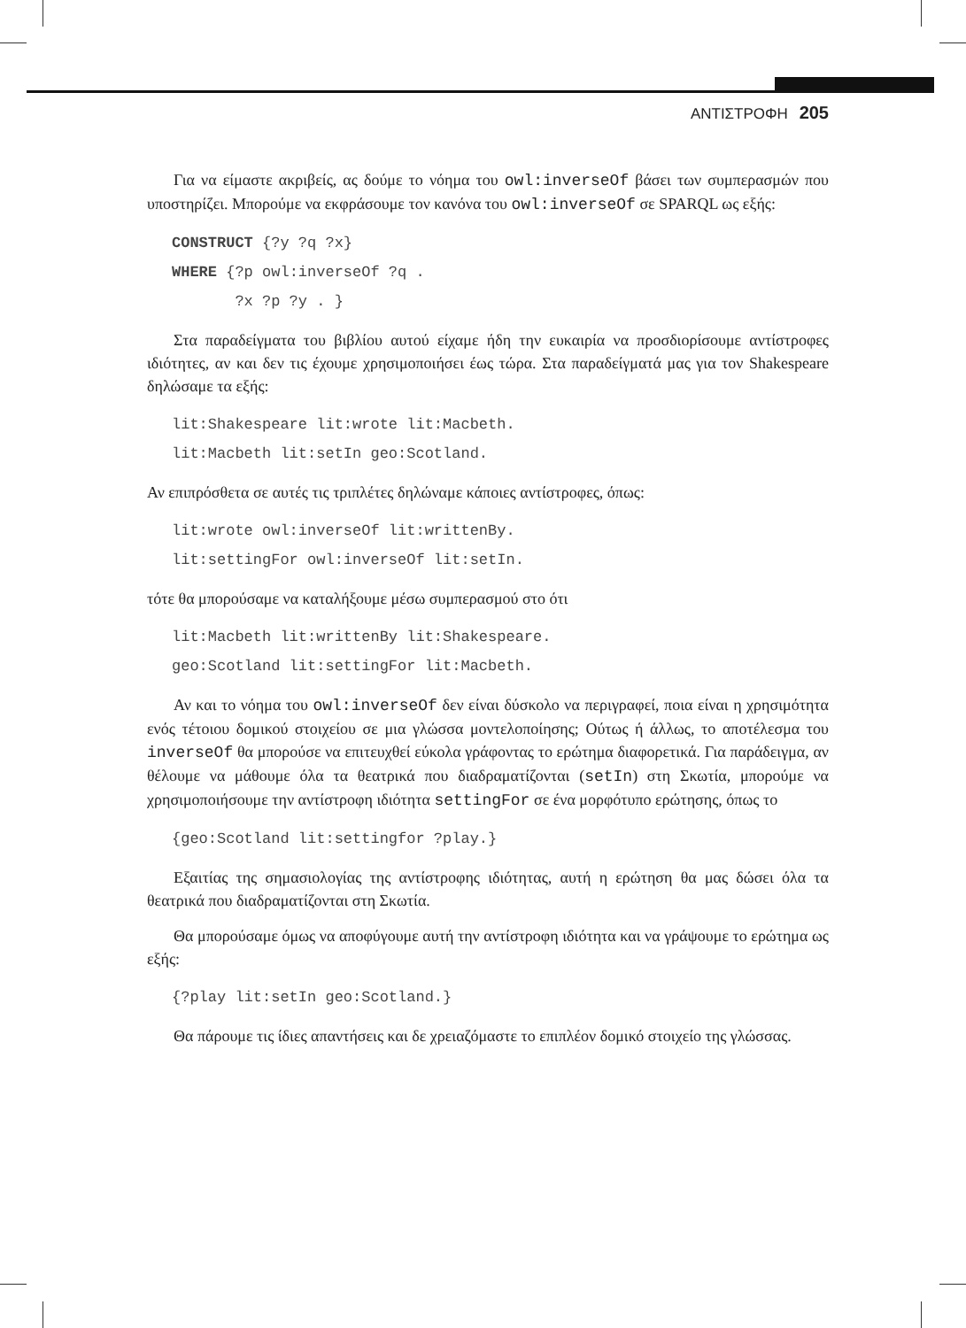ΑΝΤΙΣΤΡΟΦΗ 205
Για να είμαστε ακριβείς, ας δούμε το νόημα του owl:inverseOf βάσει των συμπερασμών που υποστηρίζει. Μπορούμε να εκφράσουμε τον κανόνα του owl:inverseOf σε SPARQL ως εξής:
CONSTRUCT {?y ?q ?x} WHERE {?p owl:inverseOf ?q . ?x ?p ?y . }
Στα παραδείγματα του βιβλίου αυτού είχαμε ήδη την ευκαιρία να προσδιορίσουμε αντίστροφες ιδιότητες, αν και δεν τις έχουμε χρησιμοποιήσει έως τώρα. Στα παραδείγματά μας για τον Shakespeare δηλώσαμε τα εξής:
lit:Shakespeare lit:wrote lit:Macbeth. lit:Macbeth lit:setIn geo:Scotland.
Αν επιπρόσθετα σε αυτές τις τριπλέτες δηλώναμε κάποιες αντίστροφες, όπως:
lit:wrote owl:inverseOf lit:writtenBy. lit:settingFor owl:inverseOf lit:setIn.
τότε θα μπορούσαμε να καταλήξουμε μέσω συμπερασμού στο ότι
lit:Macbeth lit:writtenBy lit:Shakespeare. geo:Scotland lit:settingFor lit:Macbeth.
Αν και το νόημα του owl:inverseOf δεν είναι δύσκολο να περιγραφεί, ποια είναι η χρησιμότητα ενός τέτοιου δομικού στοιχείου σε μια γλώσσα μοντελοποίησης; Ούτως ή άλλως, το αποτέλεσμα του inverseOf θα μπορούσε να επιτευχθεί εύκολα γράφοντας το ερώτημα διαφορετικά. Για παράδειγμα, αν θέλουμε να μάθουμε όλα τα θεατρικά που διαδραματίζονται (setIn) στη Σκωτία, μπορούμε να χρησιμοποιήσουμε την αντίστροφη ιδιότητα settingFor σε ένα μορφότυπο ερώτησης, όπως το
{geo:Scotland lit:settingfor ?play.}
Εξαιτίας της σημασιολογίας της αντίστροφης ιδιότητας, αυτή η ερώτηση θα μας δώσει όλα τα θεατρικά που διαδραματίζονται στη Σκωτία.
Θα μπορούσαμε όμως να αποφύγουμε αυτή την αντίστροφη ιδιότητα και να γράψουμε το ερώτημα ως εξής:
{?play lit:setIn geo:Scotland.}
Θα πάρουμε τις ίδιες απαντήσεις και δε χρειαζόμαστε το επιπλέον δομικό στοιχείο της γλώσσας.